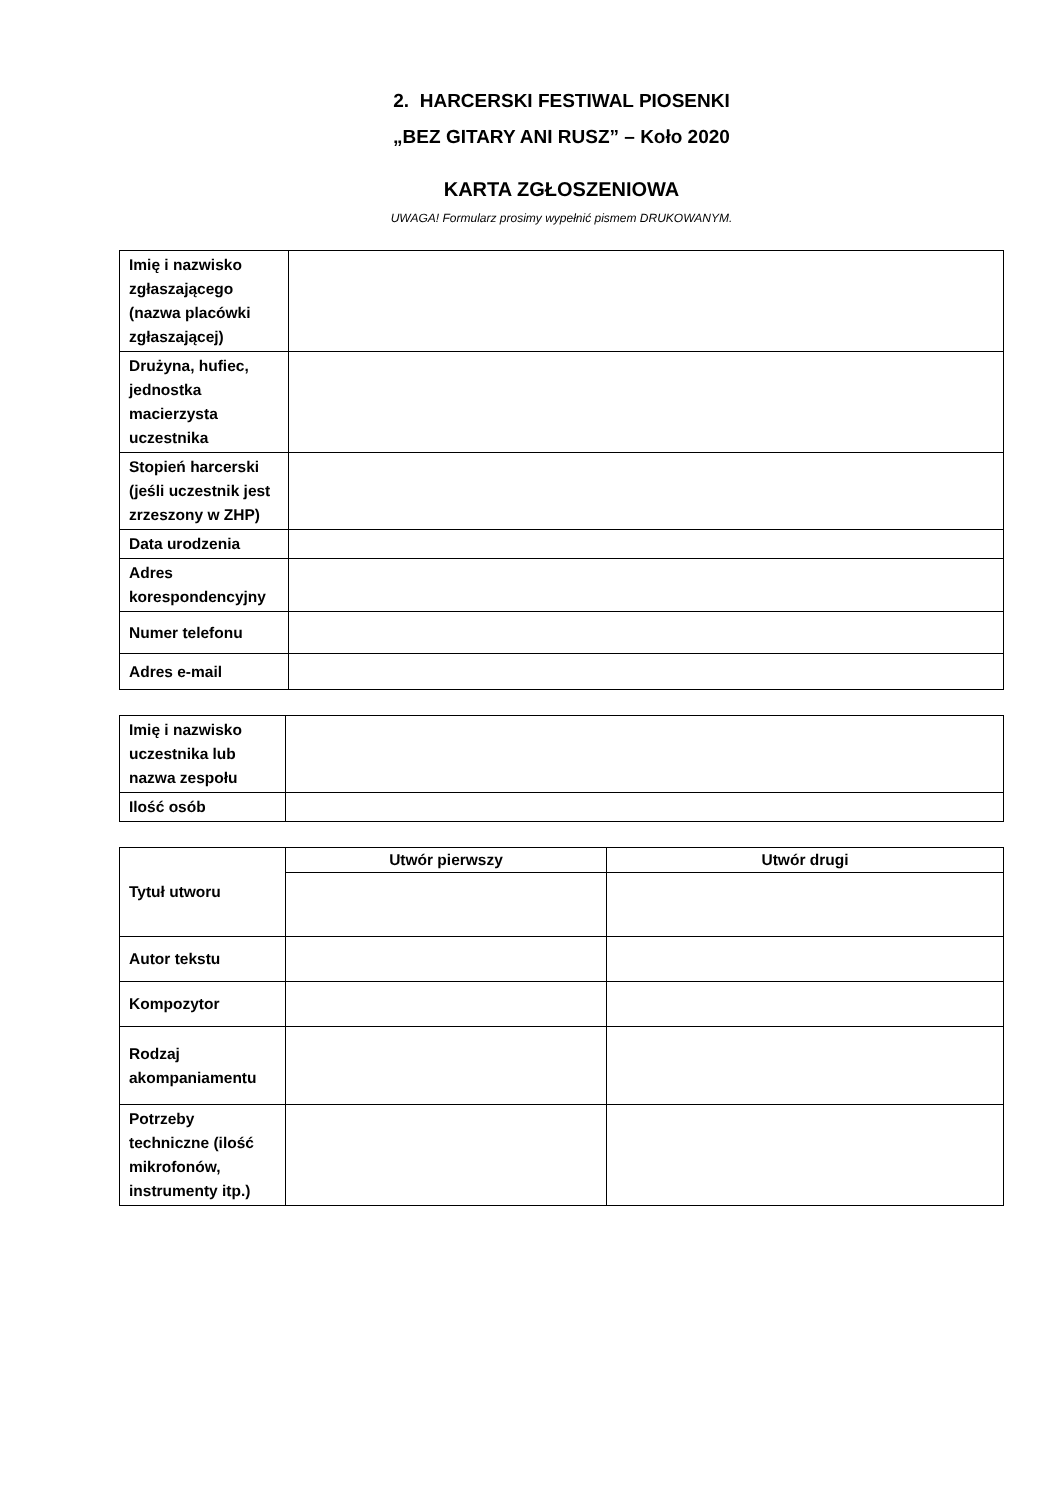2. HARCERSKI FESTIWAL PIOSENKI
„BEZ GITARY ANI RUSZ” – Koło 2020
KARTA ZGŁOSZENIOWA
UWAGA! Formularz prosimy wypełnić pismem DRUKOWANYM.
| Imię i nazwisko zgłaszającego (nazwa placówki zgłaszającej) | |
| Drużyna, hufiec, jednostka macierzysta uczestnika | |
| Stopień harcerski (jeśli uczestnik jest zrzeszony w ZHP) | |
| Data urodzenia | |
| Adres korespondencyjny | |
| Numer telefonu | |
| Adres e-mail | |
| Imię i nazwisko uczestnika lub nazwa zespołu | |
| Ilość osób | |
| Tytuł utworu | Utwór pierwszy | Utwór drugi |
| Autor tekstu | | |
| Kompozytor | | |
| Rodzaj akompaniamentu | | |
| Potrzeby techniczne (ilość mikrofonów, instrumenty itp.) | | |